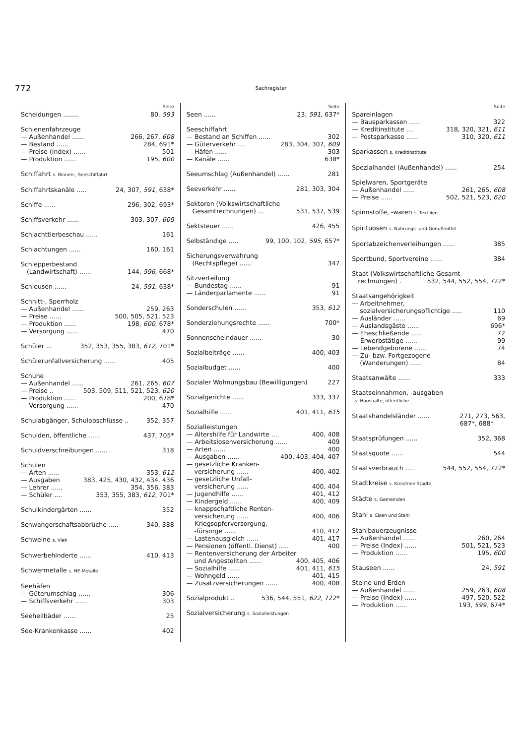772
Sachregister
Seite
Scheidungen ........ 80, 593
Schienenfahrzeuge
— Außenhandel ...... 266, 267, 608
— Bestand ...... 284, 691*
— Preise (Index) ...... 501
— Produktion ...... 195, 600
Schiffahrt s. Binnen-, Seeschiffahrt
Schiffahrtskanäle ..... 24, 307, 591, 638*
Schiffe ...... 296, 302, 693*
Schiffsverkehr ...... 303, 307, 609
Schlachttierbeschau ...... 161
Schlachtungen ...... 160, 161
Schlepperbestand
(Landwirtschaft) ...... 144, 596, 668*
Schleusen ...... 24, 591, 638*
Schnitt-, Sperrholz
— Außenhandel ...... 259, 263
— Preise ...... 500, 505, 521, 523
— Produktion ...... 198, 600, 678*
— Versorgung ...... 470
Schüler ... 352, 353, 355, 383, 612, 701*
Schülerunfallversicherung ...... 405
Schuhe
— Außenhandel ...... 261, 265, 607
— Preise .. 503, 509, 511, 521, 523, 620
— Produktion ...... 200, 678*
— Versorgung ...... 470
Schulabgänger, Schulabschlüsse .. 352, 357
Schulden, öffentliche ...... 437, 705*
Schuldverschreibungen ...... 318
Schulen
— Arten ...... 353, 612
— Ausgaben 383, 425, 430, 432, 434, 436
— Lehrer ...... 354, 356, 383
— Schüler .... 353, 355, 383, 612, 701*
Schulkindergärten ...... 352
Schwangerschaftsabbrüche ..... 340, 388
Schweine s. Vieh
Schwerbehinderte ...... 410, 413
Schwermetalle s. NE-Metalle
Seehäfen
— Güterumschlag ...... 306
— Schiffsverkehr ...... 303
Seeheilbäder ...... 25
See-Krankenkasse ...... 402
Seite
Seen ...... 23, 591, 637*
Seeschiffahrt
— Bestand an Schiffen ...... 302
— Güterverkehr .... 283, 304, 307, 609
— Häfen ...... 303
— Kanäle ...... 638*
Seeumschlag (Außenhandel) ...... 281
Seeverkehr ...... 281, 303, 304
Sektoren (Volkswirtschaftliche
Gesamtrechnungen) ... 531, 537, 539
Sektsteuer ...... 426, 455
Selbständige ..... 99, 100, 102, 595, 657*
Sicherungsverwahrung
(Rechtspflege) ...... 347
Sitzverteilung
— Bundestag ...... 91
— Länderparlamente ...... 91
Sonderschulen ...... 353, 612
Sonderziehungsrechte ...... 700*
Sonnenscheindauer ...... 30
Sozialbeiträge ...... 400, 403
Sozialbudget ...... 400
Sozialer Wohnungsbau (Bewilligungen) 227
Sozialgerichte ...... 333, 337
Sozialhilfe ...... 401, 411, 615
Sozialleistungen
— Altershilfe für Landwirte .... 400, 408
— Arbeitslosenversicherung ...... 409
— Arten ...... 400
— Ausgaben ...... 400, 403, 404, 407
— gesetzliche Kranken-
versicherung ...... 400, 402
— gesetzliche Unfall-
versicherung ...... 400, 404
— Jugendhilfe ...... 401, 412
— Kindergeld ...... 400, 409
— knappschaftliche Renten-
versicherung ...... 400, 406
— Kriegsopferversorgung,
-fürsorge ...... 410, 412
— Lastenausgleich ...... 401, 417
— Pensionen (öffentl. Dienst) ..... 400
— Rentenversicherung der Arbeiter
und Angestellten ...... 400, 405, 406
— Sozialhilfe ...... 401, 411, 615
— Wohngeld ...... 401, 415
— Zusatzversicherungen ...... 400, 408
Sozialprodukt .. 536, 544, 551, 622, 722*
Sozialversicherung s. Sozialleistungen
Seite
Spareinlagen
— Bausparkassen ...... 322
— Kreditinstitute .... 318, 320, 321, 611
— Postsparkasse ...... 310, 320, 611
Sparkassen s. Kreditinstitute
Spezialhandel (Außenhandel) ...... 254
Spielwaren, Sportgeräte
— Außenhandel ...... 261, 265, 608
— Preise ...... 502, 521, 523, 620
Spinnstoffe, -waren s. Textilien
Spirituosen s. Nahrungs- und Genußmittel
Sportabzeichenverleihungen ...... 385
Sportbund, Sportvereine ...... 384
Staat (Volkswirtschaftliche Gesamt-
rechnungen) . 532, 544, 552, 554, 722*
Staatsangehörigkeit
— Arbeitnehmer,
sozialversicherungspflichtige ..... 110
— Ausländer ...... 69
— Auslandsgäste ...... 696*
— Eheschließende ...... 72
— Erwerbstätige ...... 99
— Lebendgeborene ...... 74
— Zu- bzw. Fortgezogene
(Wanderungen) ...... 84
Staatsanwälte ...... 333
Staatseinnahmen, -ausgaben
s. Haushalte, öffentliche
Staatshandelsländer ...... 271, 273, 563,
687*, 688*
Staatsprüfungen ...... 352, 368
Staatsquote ...... 544
Staatsverbrauch ..... 544, 552, 554, 722*
Stadtkreise s. Kreisfreie Städte
Städte s. Gemeinden
Stahl s. Eisen und Stahl
Stahlbauerzeugnisse
— Außenhandel ...... 260, 264
— Preise (Index) ...... 501, 521, 523
— Produktion ...... 195, 600
Stauseen ...... 24, 591
Steine und Erden
— Außenhandel ...... 259, 263, 608
— Preise (Index) ...... 497, 520, 522
— Produktion ...... 193, 599, 674*